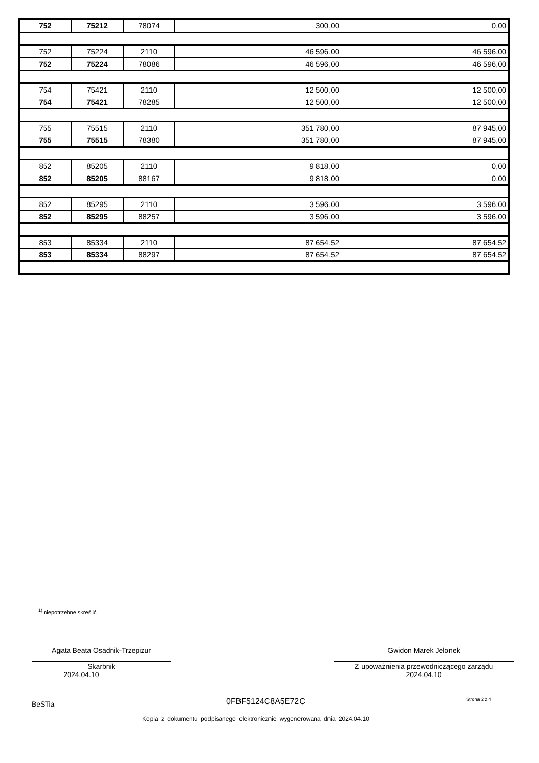| 752 | 75212 | 78074 | 300,00 | 0,00 |
| 752 | 75224 | 2110 | 46 596,00 | 46 596,00 |
| 752 | 75224 | 78086 | 46 596,00 | 46 596,00 |
| 754 | 75421 | 2110 | 12 500,00 | 12 500,00 |
| 754 | 75421 | 78285 | 12 500,00 | 12 500,00 |
| 755 | 75515 | 2110 | 351 780,00 | 87 945,00 |
| 755 | 75515 | 78380 | 351 780,00 | 87 945,00 |
| 852 | 85205 | 2110 | 9 818,00 | 0,00 |
| 852 | 85205 | 88167 | 9 818,00 | 0,00 |
| 852 | 85295 | 2110 | 3 596,00 | 3 596,00 |
| 852 | 85295 | 88257 | 3 596,00 | 3 596,00 |
| 853 | 85334 | 2110 | 87 654,52 | 87 654,52 |
| 853 | 85334 | 88297 | 87 654,52 | 87 654,52 |
<sup>1)</sup> niepotrzebne skreślić
Agata Beata Osadnik-Trzepizur
Skarbnik
2024.04.10
Gwidon Marek Jelonek
Z upoważnienia przewodniczącego zarządu
2024.04.10
BeSTia 0FBF5124C8A5E72C Strona 2 z 4
Kopia z dokumentu podpisanego elektronicznie wygenerowana dnia 2024.04.10